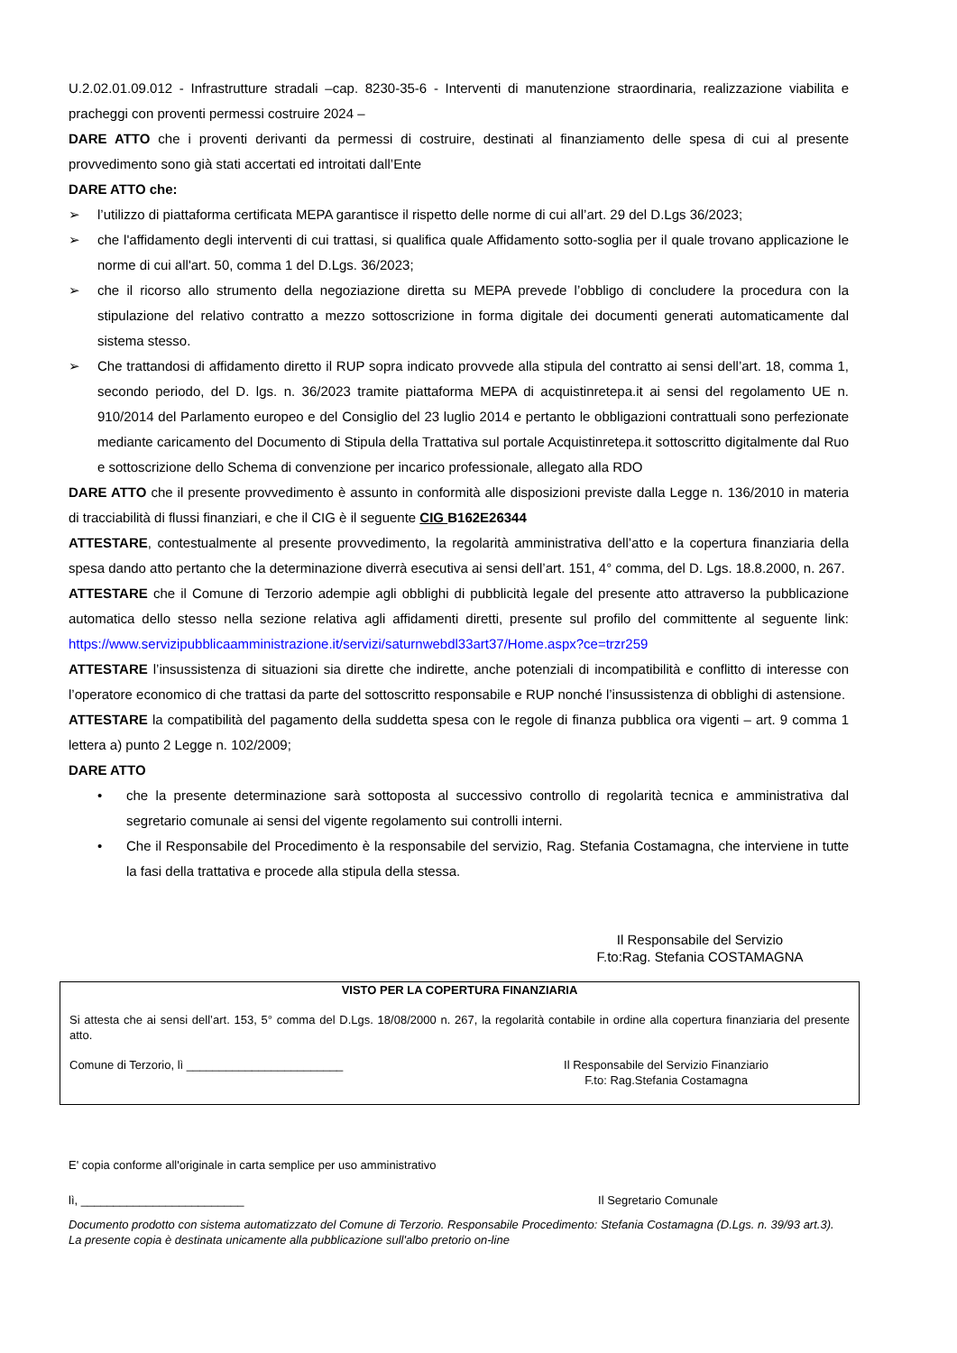U.2.02.01.09.012 - Infrastrutture stradali –cap. 8230-35-6 - Interventi di manutenzione straordinaria, realizzazione viabilita e pracheggi con proventi permessi costruire 2024 –
DARE ATTO che i proventi derivanti da permessi di costruire, destinati al finanziamento delle spesa di cui al presente provvedimento sono già stati accertati ed introitati dall’Ente
DARE ATTO che:
➢ l’utilizzo di piattaforma certificata MEPA garantisce il rispetto delle norme di cui all’art. 29 del D.Lgs 36/2023;
➢ che l'affidamento degli interventi di cui trattasi, si qualifica quale Affidamento sotto-soglia per il quale trovano applicazione le norme di cui all'art. 50, comma 1 del D.Lgs. 36/2023;
➢ che il ricorso allo strumento della negoziazione diretta su MEPA prevede l’obbligo di concludere la procedura con la stipulazione del relativo contratto a mezzo sottoscrizione in forma digitale dei documenti generati automaticamente dal sistema stesso.
➢ Che trattandosi di affidamento diretto il RUP sopra indicato provvede alla stipula del contratto ai sensi dell’art. 18, comma 1, secondo periodo, del D. lgs. n. 36/2023 tramite piattaforma MEPA di acquistinretepa.it ai sensi del regolamento UE n. 910/2014 del Parlamento europeo e del Consiglio del 23 luglio 2014 e pertanto le obbligazioni contrattuali sono perfezionate mediante caricamento del Documento di Stipula della Trattativa sul portale Acquistinretepa.it sottoscritto digitalmente dal Ruo e sottoscrizione dello Schema di convenzione per incarico professionale, allegato alla RDO
DARE ATTO che il presente provvedimento è assunto in conformità alle disposizioni previste dalla Legge n. 136/2010 in materia di tracciabilità di flussi finanziari, e che il CIG è il seguente CIG B162E26344
ATTESTARE, contestualmente al presente provvedimento, la regolarità amministrativa dell’atto e la copertura finanziaria della spesa dando atto pertanto che la determinazione diverrà esecutiva ai sensi dell’art. 151, 4° comma, del D. Lgs. 18.8.2000, n. 267.
ATTESTARE che il Comune di Terzorio adempie agli obblighi di pubblicità legale del presente atto attraverso la pubblicazione automatica dello stesso nella sezione relativa agli affidamenti diretti, presente sul profilo del committente al seguente link: https://www.servizipubblicaamministrazione.it/servizi/saturnwebdl33art37/Home.aspx?ce=trzr259
ATTESTARE l’insussistenza di situazioni sia dirette che indirette, anche potenziali di incompatibilità e conflitto di interesse con l’operatore economico di che trattasi da parte del sottoscritto responsabile e RUP nonché l’insussistenza di obblighi di astensione.
ATTESTARE la compatibilità del pagamento della suddetta spesa con le regole di finanza pubblica ora vigenti – art. 9 comma 1 lettera a) punto 2 Legge n. 102/2009;
DARE ATTO
• che la presente determinazione sarà sottoposta al successivo controllo di regolarità tecnica e amministrativa dal segretario comunale ai sensi del vigente regolamento sui controlli interni.
• Che il Responsabile del Procedimento è la responsabile del servizio, Rag. Stefania Costamagna, che interviene in tutte la fasi della trattativa e procede alla stipula della stessa.
Il Responsabile del Servizio
F.to:Rag. Stefania COSTAMAGNA
VISTO PER LA COPERTURA FINANZIARIA
Si attesta che ai sensi dell’art. 153, 5° comma del D.Lgs. 18/08/2000 n. 267, la regolarità contabile in ordine alla copertura finanziaria del presente atto.
Comune di Terzorio, lì ________________________ Il Responsabile del Servizio Finanziario
F.to: Rag.Stefania Costamagna
E' copia conforme all'originale in carta semplice per uso amministrativo
lì, _________________________ Il Segretario Comunale
Documento prodotto con sistema automatizzato del Comune di Terzorio. Responsabile Procedimento: Stefania Costamagna (D.Lgs. n. 39/93 art.3). La presente copia è destinata unicamente alla pubblicazione sull'albo pretorio on-line